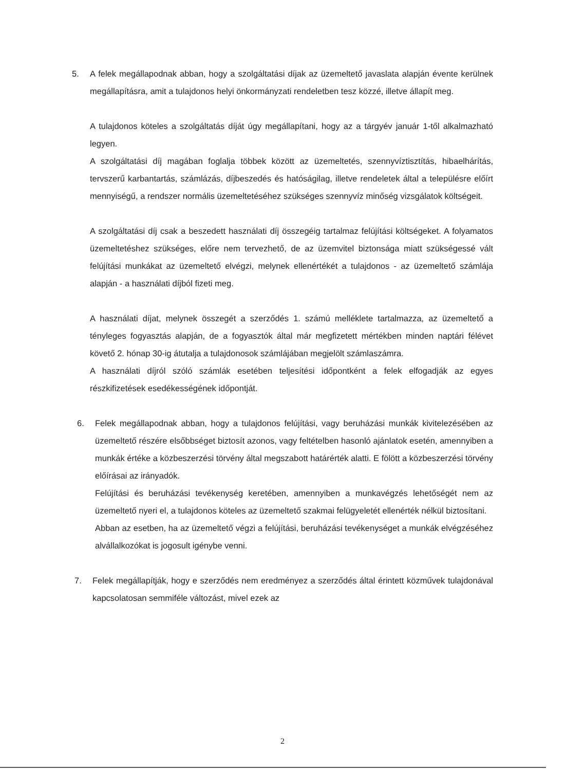5. A felek megállapodnak abban, hogy a szolgáltatási díjak az üzemeltető javaslata alapján évente kerülnek megállapításra, amit a tulajdonos helyi önkormányzati rendeletben tesz közzé, illetve állapít meg.
A tulajdonos köteles a szolgáltatás díját úgy megállapítani, hogy az a tárgyév január 1-től alkalmazható legyen.
A szolgáltatási díj magában foglalja többek között az üzemeltetés, szennyvíztisztítás, hibaelhárítás, tervszerű karbantartás, számlázás, díjbeszedés és hatóságilag, illetve rendeletek által a településre előírt mennyiségű, a rendszer normális üzemeltetéséhez szükséges szennyvíz minőség vizsgálatok költségeit.
A szolgáltatási díj csak a beszedett használati díj összegéig tartalmaz felújítási költségeket. A folyamatos üzemeltetéshez szükséges, előre nem tervezhető, de az üzemvitel biztonsága miatt szükségessé vált felújítási munkákat az üzemeltető elvégzi, melynek ellenértékét a tulajdonos - az üzemeltető számlája alapján - a használati díjból fizeti meg.
A használati díjat, melynek összegét a szerződés 1. számú melléklete tartalmazza, az üzemeltető a tényleges fogyasztás alapján, de a fogyasztók által már megfizetett mértékben minden naptári félévet követő 2. hónap 30-ig átutalja a tulajdonosok számlájában megjelölt számlaszámra.
A használati díjról szóló számlák esetében teljesítési időpontként a felek elfogadják az egyes részkifizetések esedékességének időpontját.
6. Felek megállapodnak abban, hogy a tulajdonos felújítási, vagy beruházási munkák kivitelezésében az üzemeltető részére elsőbbséget biztosít azonos, vagy feltételben hasonló ajánlatok esetén, amennyiben a munkák értéke a közbeszerzési törvény által megszabott határérték alatti. E fölött a közbeszerzési törvény előírásai az irányadók.
Felújítási és beruházási tevékenység keretében, amennyiben a munkavégzés lehetőségét nem az üzemeltető nyeri el, a tulajdonos köteles az üzemeltető szakmai felügyeletét ellenérték nélkül biztosítani.
Abban az esetben, ha az üzemeltető végzi a felújítási, beruházási tevékenységet a munkák elvégzéséhez alvállalkozókat is jogosult igénybe venni.
7. Felek megállapítják, hogy e szerződés nem eredményez a szerződés által érintett közművek tulajdonával kapcsolatosan semmiféle változást, mivel ezek az
2